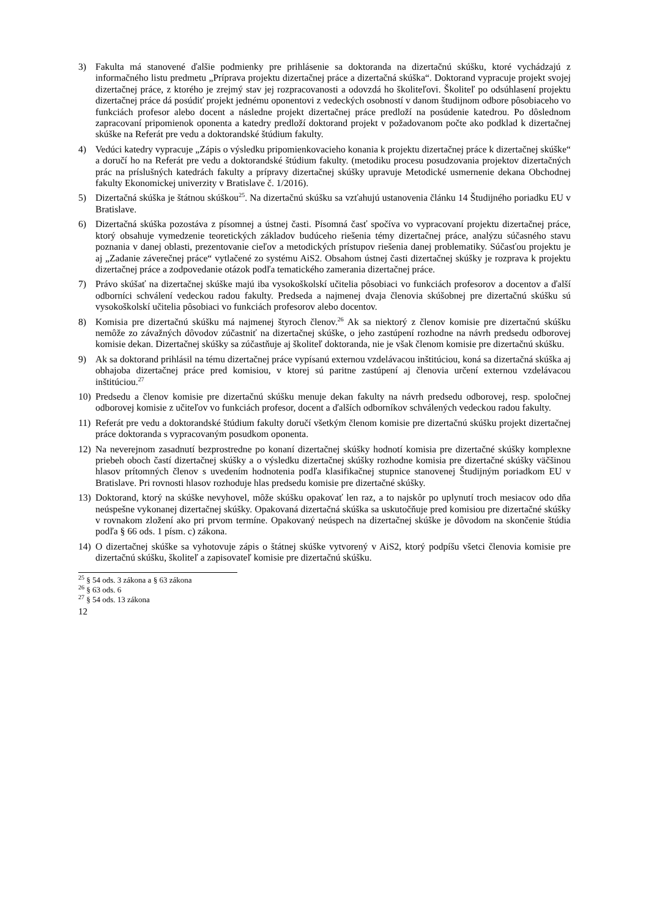3) Fakulta má stanovené ďalšie podmienky pre prihlásenie sa doktoranda na dizertačnú skúšku, ktoré vychádzajú z informačného listu predmetu „Príprava projektu dizertačnej práce a dizertačná skúška“. Doktorand vypracuje projekt svojej dizertačnej práce, z ktorého je zrejmý stav jej rozpracovanosti a odovzdá ho školiteľovi. Školiteľ po odsúhlasení projektu dizertačnej práce dá posúdiť projekt jednému oponentovi z vedeckých osobností v danom študijnom odbore pôsobiaceho vo funkciách profesor alebo docent a následne projekt dizertačnej práce predloží na posúdenie katedrou. Po dôslednom zapracovaní pripomienok oponenta a katedry predloží doktorand projekt v požadovanom počte ako podklad k dizertačnej skúške na Referát pre vedu a doktorandské štúdium fakulty.
4) Vedúci katedry vypracuje „Zápis o výsledku pripomienkovacieho konania k projektu dizertačnej práce k dizertačnej skúške“ a doručí ho na Referát pre vedu a doktorandské štúdium fakulty. (metodiku procesu posudzovania projektov dizertačných prác na príslušných katedrách fakulty a prípravy dizertačnej skúšky upravuje Metodické usmernenie dekana Obchodnej fakulty Ekonomickej univerzity v Bratislave č. 1/2016).
5) Dizertačná skúška je štátnou skúškou<sup>25</sup>. Na dizertačnú skúšku sa vzťahujú ustanovenia článku 14 Študijného poriadku EU v Bratislave.
6) Dizertačná skúška pozostáva z písomnej a ústnej časti. Písomná časť spočíva vo vypracovaní projektu dizertačnej práce, ktorý obsahuje vymedzenie teoretických základov budúceho riešenia témy dizertačnej práce, analýzu súčasného stavu poznania v danej oblasti, prezentovanie cieľov a metodických prístupov riešenia danej problematiky. Súčasťou projektu je aj „Zadanie záverečnej práce“ vytlačené zo systému AiS2. Obsahom ústnej časti dizertačnej skúšky je rozprava k projektu dizertačnej práce a zodpovedanie otázok podľa tematického zamerania dizertačnej práce.
7) Právo skúšať na dizertačnej skúške majú iba vysokoškolskí učitelia pôsobiaci vo funkciách profesorov a docentov a ďalší odborníci schválení vedeckou radou fakulty. Predseda a najmenej dvaja členovia skúšobnej pre dizertačnú skúšku sú vysokoškolskí učitelia pôsobiaci vo funkciách profesorov alebo docentov.
8) Komisia pre dizertačnú skúšku má najmenej štyroch členov.<sup>26</sup> Ak sa niektorý z členov komisie pre dizertačnú skúšku nemôže zo závažných dôvodov zúčastniť na dizertačnej skúške, o jeho zastúpení rozhodne na návrh predsedu odborovej komisie dekan. Dizertačnej skúšky sa zúčastňuje aj školiteľ doktoranda, nie je však členom komisie pre dizertačnú skúšku.
9) Ak sa doktorand prihlásil na tému dizertačnej práce vypísanú externou vzdelávacou inštitúciou, koná sa dizertačná skúška aj obhajoba dizertačnej práce pred komisiou, v ktorej sú paritne zastúpení aj členovia určení externou vzdelávacou inštitúciou.<sup>27</sup>
10)
Predsedu a členov komisie pre dizertačnú skúšku menuje dekan fakulty na návrh predsedu odborovej, resp. spoločnej odborovej komisie z učiteľov vo funkciách profesor, docent a ďalších odborníkov schválených vedeckou radou fakulty.
11)
Referát pre vedu a doktorandské štúdium fakulty doručí všetkým členom komisie pre dizertačnú skúšku projekt dizertačnej práce doktoranda s vypracovaným posudkom oponenta.
12)
Na neverejnom zasadnutí bezprostredne po konaní dizertačnej skúšky hodnotí komisia pre dizertačné skúšky komplexne priebeh oboch častí dizertačnej skúšky a o výsledku dizertačnej skúšky rozhodne komisia pre dizertačné skúšky väčšinou hlasov prítomných členov s uvedením hodnotenia podľa klasifikačnej stupnice stanovenej Študijným poriadkom EU v Bratislave. Pri rovnosti hlasov rozhoduje hlas predsedu komisie pre dizertačné skúšky.
13)
Doktorand, ktorý na skúške nevyhovel, môže skúšku opakovať len raz, a to najskôr po uplynutí troch mesiacov odo dňa neúspešne vykonanej dizertačnej skúšky. Opakovaná dizertačná skúška sa uskutočňuje pred komisiou pre dizertačné skúšky v rovnakom zložení ako pri prvom termíne. Opakovaný neúspech na dizertačnej skúške je dôvodom na skončenie štúdia podľa § 66 ods. 1 písm. c) zákona.
14)
O dizertačnej skúške sa vyhotovuje zápis o štátnej skúške vytvorený v AiS2, ktorý podpíšu všetci členovia komisie pre dizertačnú skúšku, školiteľ a zapisovateľ komisie pre dizertačnú skúšku.
<sup>25</sup> § 54 ods. 3 zákona a § 63 zákona
<sup>26</sup> § 63 ods. 6
<sup>27</sup> § 54 ods. 13 zákona
12